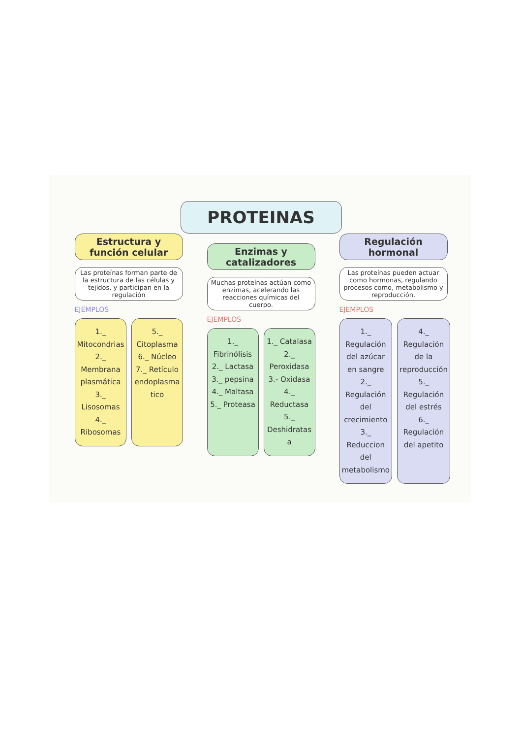PROTEINAS
Estructura y función celular
Las proteínas forman parte de la estructura de las células y tejidos, y participan en la regulación
EJEMPLOS
1._ Mitocondrias 2._ Membrana plasmática 3._ Lisosomas 4._ Ribosomas
5._ Citoplasma 6._ Núcleo 7._ Retículo endoplasma tico
Enzimas y catalizadores
Muchas proteínas actúan como enzimas, acelerando las reacciones químicas del cuerpo.
EJEMPLOS
1._ Fibrinólisis 2._ Lactasa 3._ pepsina 4._ Maltasa 5._ Proteasa
1._ Catalasa 2._ Peroxidasa 3.- Oxidasa 4._ Reductasa 5._ Deshidratas a
Regulación hormonal
Las proteínas pueden actuar como hormonas, regulando procesos como, metabolismo y reproducción.
EJEMPLOS
1._ Regulación del azúcar en sangre 2._ Regulación del crecimiento 3._ Reduccion del metabolismo
4._ Regulación de la reproducción 5._ Regulación del estrés 6._ Regulación del apetito